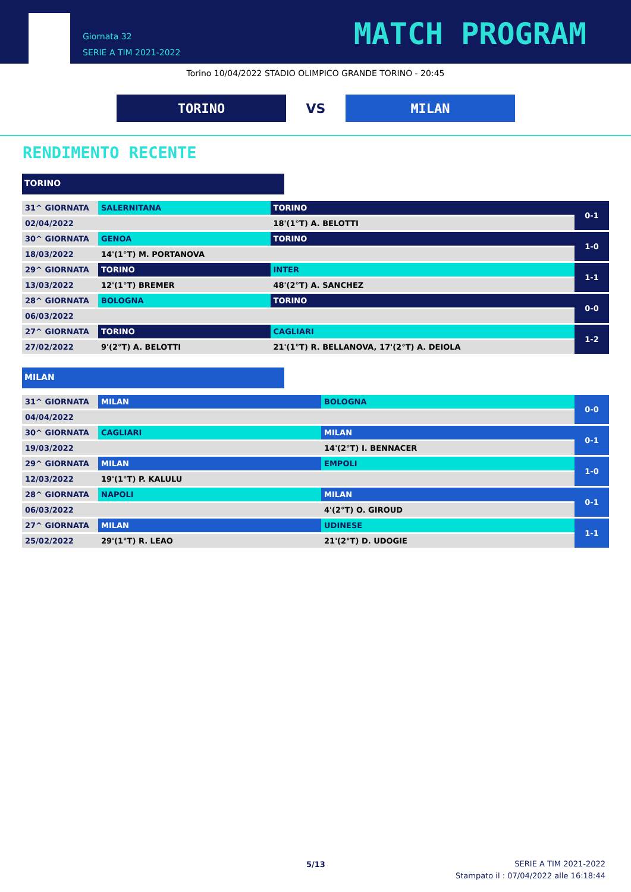Giornata 32
SERIE A TIM 2021-2022
MATCH PROGRAM
Torino 10/04/2022 STADIO OLIMPICO GRANDE TORINO - 20:45
TORINO
VS
MILAN
RENDIMENTO RECENTE
TORINO
| 31^ GIORNATA | SALERNITANA | TORINO | 0-1 |
| 02/04/2022 | | 18'(1°T) A. BELOTTI | |
| 30^ GIORNATA | GENOA | TORINO | 1-0 |
| 18/03/2022 | 14'(1°T) M. PORTANOVA | | |
| 29^ GIORNATA | TORINO | INTER | 1-1 |
| 13/03/2022 | 12'(1°T) BREMER | 48'(2°T) A. SANCHEZ | |
| 28^ GIORNATA | BOLOGNA | TORINO | 0-0 |
| 06/03/2022 | | | |
| 27^ GIORNATA | TORINO | CAGLIARI | 1-2 |
| 27/02/2022 | 9'(2°T) A. BELOTTI | 21'(1°T) R. BELLANOVA, 17'(2°T) A. DEIOLA | |
MILAN
| 31^ GIORNATA | MILAN | BOLOGNA | 0-0 |
| 04/04/2022 | | | |
| 30^ GIORNATA | CAGLIARI | MILAN | 0-1 |
| 19/03/2022 | | 14'(2°T) I. BENNACER | |
| 29^ GIORNATA | MILAN | EMPOLI | 1-0 |
| 12/03/2022 | 19'(1°T) P. KALULU | | |
| 28^ GIORNATA | NAPOLI | MILAN | 0-1 |
| 06/03/2022 | | 4'(2°T) O. GIROUD | |
| 27^ GIORNATA | MILAN | UDINESE | 1-1 |
| 25/02/2022 | 29'(1°T) R. LEAO | 21'(2°T) D. UDOGIE | |
5/13
SERIE A TIM 2021-2022
Stampato il : 07/04/2022 alle 16:18:44